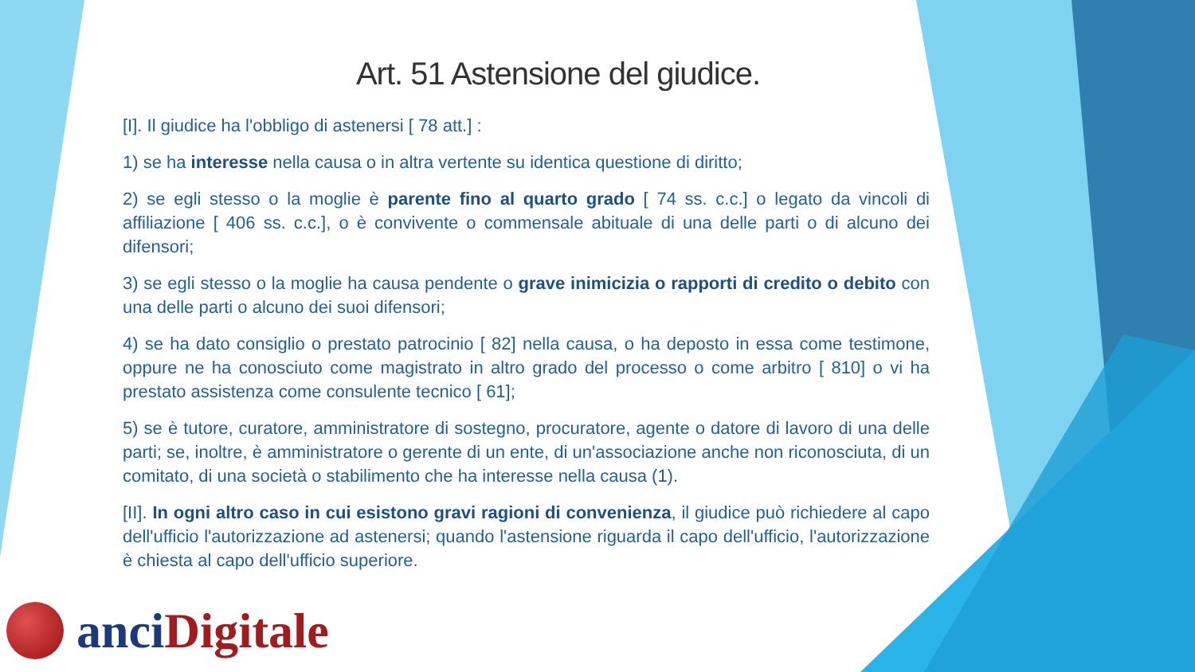Art. 51 Astensione del giudice.
[I]. Il giudice ha l'obbligo di astenersi [ 78 att.] :
1) se ha interesse nella causa o in altra vertente su identica questione di diritto;
2) se egli stesso o la moglie è parente fino al quarto grado [ 74 ss. c.c.] o legato da vincoli di affiliazione [ 406 ss. c.c.], o è convivente o commensale abituale di una delle parti o di alcuno dei difensori;
3) se egli stesso o la moglie ha causa pendente o grave inimicizia o rapporti di credito o debito con una delle parti o alcuno dei suoi difensori;
4) se ha dato consiglio o prestato patrocinio [ 82] nella causa, o ha deposto in essa come testimone, oppure ne ha conosciuto come magistrato in altro grado del processo o come arbitro [ 810] o vi ha prestato assistenza come consulente tecnico [ 61];
5) se è tutore, curatore, amministratore di sostegno, procuratore, agente o datore di lavoro di una delle parti; se, inoltre, è amministratore o gerente di un ente, di un'associazione anche non riconosciuta, di un comitato, di una società o stabilimento che ha interesse nella causa (1).
[II]. In ogni altro caso in cui esistono gravi ragioni di convenienza, il giudice può richiedere al capo dell'ufficio l'autorizzazione ad astenersi; quando l'astensione riguarda il capo dell'ufficio, l'autorizzazione è chiesta al capo dell'ufficio superiore.
anci Digitale